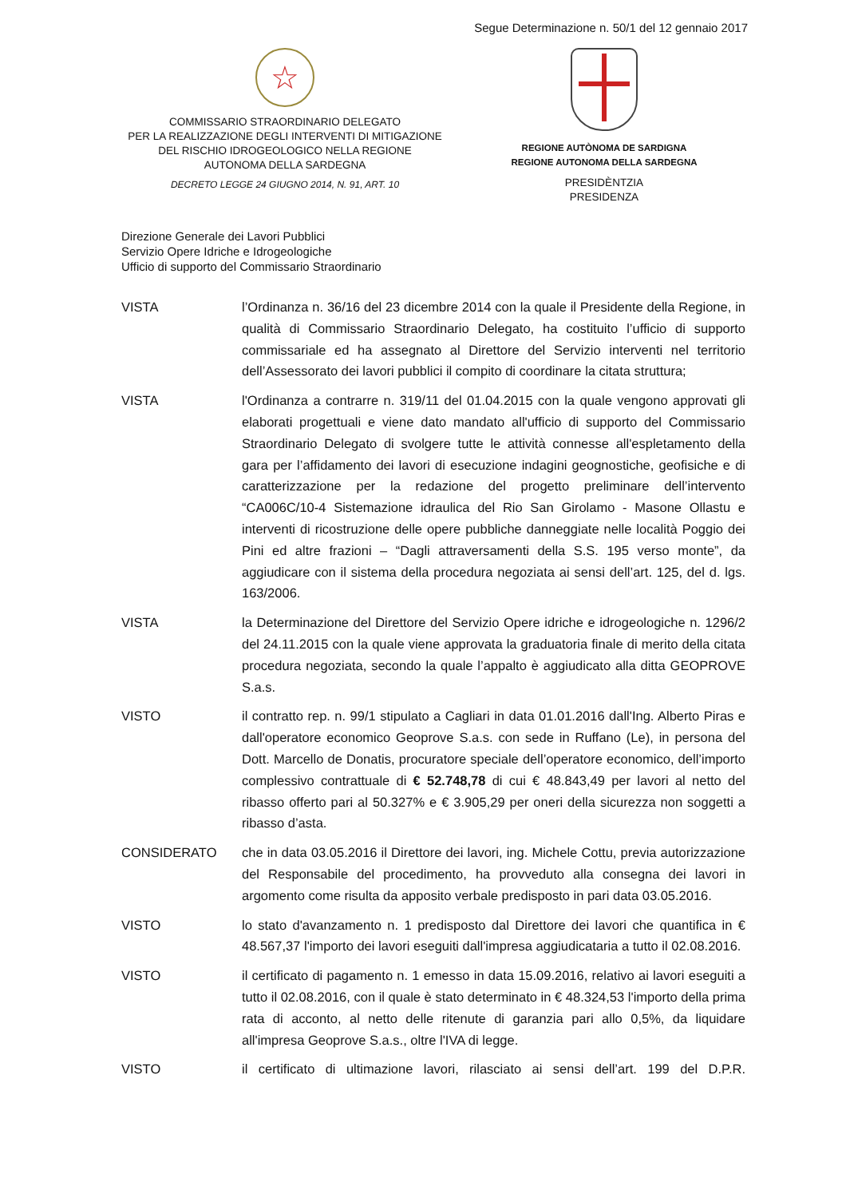Segue Determinazione n. 50/1 del 12 gennaio 2017
☆
COMMISSARIO STRAORDINARIO DELEGATO
PER LA REALIZZAZIONE DEGLI INTERVENTI DI MITIGAZIONE
DEL RISCHIO IDROGEOLOGICO NELLA REGIONE
AUTONOMA DELLA SARDEGNA
DECRETO LEGGE 24 GIUGNO 2014, N. 91, ART. 10
REGIONE AUTÒNOMA DE SARDIGNA
REGIONE AUTONOMA DELLA SARDEGNA
PRESIDÈNTZIA
PRESIDENZA
Direzione Generale dei Lavori Pubblici
Servizio Opere Idriche e Idrogeologiche
Ufficio di supporto del Commissario Straordinario
VISTA l’Ordinanza n. 36/16 del 23 dicembre 2014 con la quale il Presidente della Regione, in qualità di Commissario Straordinario Delegato, ha costituito l’ufficio di supporto commissariale ed ha assegnato al Direttore del Servizio interventi nel territorio dell’Assessorato dei lavori pubblici il compito di coordinare la citata struttura;
VISTA l'Ordinanza a contrarre n. 319/11 del 01.04.2015 con la quale vengono approvati gli elaborati progettuali e viene dato mandato all'ufficio di supporto del Commissario Straordinario Delegato di svolgere tutte le attività connesse all'espletamento della gara per l’affidamento dei lavori di esecuzione indagini geognostiche, geofisiche e di caratterizzazione per la redazione del progetto preliminare dell’intervento “CA006C/10-4 Sistemazione idraulica del Rio San Girolamo - Masone Ollastu e interventi di ricostruzione delle opere pubbliche danneggiate nelle località Poggio dei Pini ed altre frazioni – “Dagli attraversamenti della S.S. 195 verso monte”, da aggiudicare con il sistema della procedura negoziata ai sensi dell’art. 125, del d. lgs. 163/2006.
VISTA la Determinazione del Direttore del Servizio Opere idriche e idrogeologiche n. 1296/2 del 24.11.2015 con la quale viene approvata la graduatoria finale di merito della citata procedura negoziata, secondo la quale l’appalto è aggiudicato alla ditta GEOPROVE S.a.s.
VISTO il contratto rep. n. 99/1 stipulato a Cagliari in data 01.01.2016 dall'Ing. Alberto Piras e dall'operatore economico Geoprove S.a.s. con sede in Ruffano (Le), in persona del Dott. Marcello de Donatis, procuratore speciale dell’operatore economico, dell’importo complessivo contrattuale di € 52.748,78 di cui € 48.843,49 per lavori al netto del ribasso offerto pari al 50.327% e € 3.905,29 per oneri della sicurezza non soggetti a ribasso d’asta.
CONSIDERATO che in data 03.05.2016 il Direttore dei lavori, ing. Michele Cottu, previa autorizzazione del Responsabile del procedimento, ha provveduto alla consegna dei lavori in argomento come risulta da apposito verbale predisposto in pari data 03.05.2016.
VISTO lo stato d'avanzamento n. 1 predisposto dal Direttore dei lavori che quantifica in € 48.567,37 l'importo dei lavori eseguiti dall'impresa aggiudicataria a tutto il 02.08.2016.
VISTO il certificato di pagamento n. 1 emesso in data 15.09.2016, relativo ai lavori eseguiti a tutto il 02.08.2016, con il quale è stato determinato in € 48.324,53 l'importo della prima rata di acconto, al netto delle ritenute di garanzia pari allo 0,5%, da liquidare all'impresa Geoprove S.a.s., oltre l'IVA di legge.
VISTO il certificato di ultimazione lavori, rilasciato ai sensi dell’art. 199 del D.P.R.